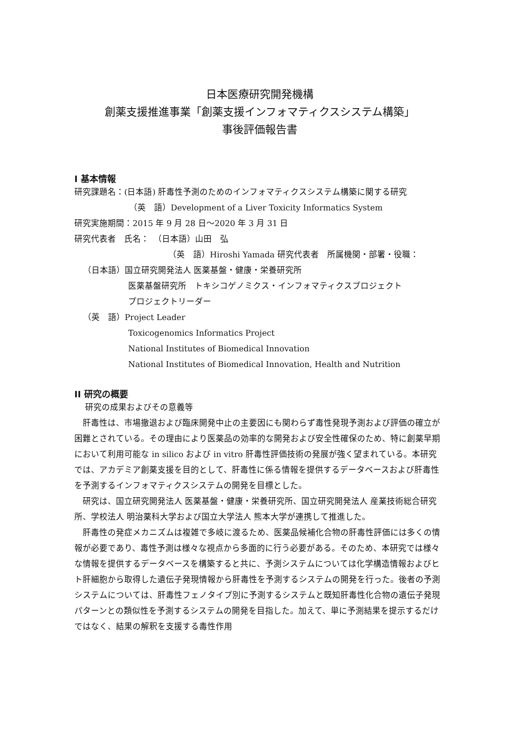日本医療研究開発機構
創薬支援推進事業「創薬支援インフォマティクスシステム構築」
事後評価報告書
I 基本情報
研究課題名：(日本語) 肝毒性予測のためのインフォマティクスシステム構築に関する研究
（英　語）Development of a Liver Toxicity Informatics System
研究実施期間：2015 年 9 月 28 日～2020 年 3 月 31 日
研究代表者　氏名：　（日本語）山田　弘
（英　語）Hiroshi Yamada 研究代表者　所属機関・部署・役職：
（日本語）国立研究開発法人 医薬基盤・健康・栄養研究所
医薬基盤研究所　トキシコゲノミクス・インフォマティクスプロジェクト
プロジェクトリーダー
（英　語）Project Leader
Toxicogenomics Informatics Project
National Institutes of Biomedical Innovation
National Institutes of Biomedical Innovation, Health and Nutrition
II 研究の概要
研究の成果およびその意義等
肝毒性は、市場撤退および臨床開発中止の主要因にも関わらず毒性発現予測および評価の確立が困難とされている。その理由により医薬品の効率的な開発および安全性確保のため、特に創薬早期において利用可能な in silico および in vitro 肝毒性評価技術の発展が強く望まれている。本研究では、アカデミア創薬支援を目的として、肝毒性に係る情報を提供するデータベースおよび肝毒性を予測するインフォマティクスシステムの開発を目標とした。
研究は、国立研究開発法人 医薬基盤・健康・栄養研究所、国立研究開発法人 産業技術総合研究所、学校法人 明治薬科大学および国立大学法人 熊本大学が連携して推進した。
肝毒性の発症メカニズムは複雑で多岐に渡るため、医薬品候補化合物の肝毒性評価には多くの情報が必要であり、毒性予測は様々な視点から多面的に行う必要がある。そのため、本研究では様々な情報を提供するデータベースを構築すると共に、予測システムについては化学構造情報およびヒト肝細胞から取得した遺伝子発現情報から肝毒性を予測するシステムの開発を行った。後者の予測システムについては、肝毒性フェノタイプ別に予測するシステムと既知肝毒性化合物の遺伝子発現パターンとの類似性を予測するシステムの開発を目指した。加えて、単に予測結果を提示するだけではなく、結果の解釈を支援する毒性作用